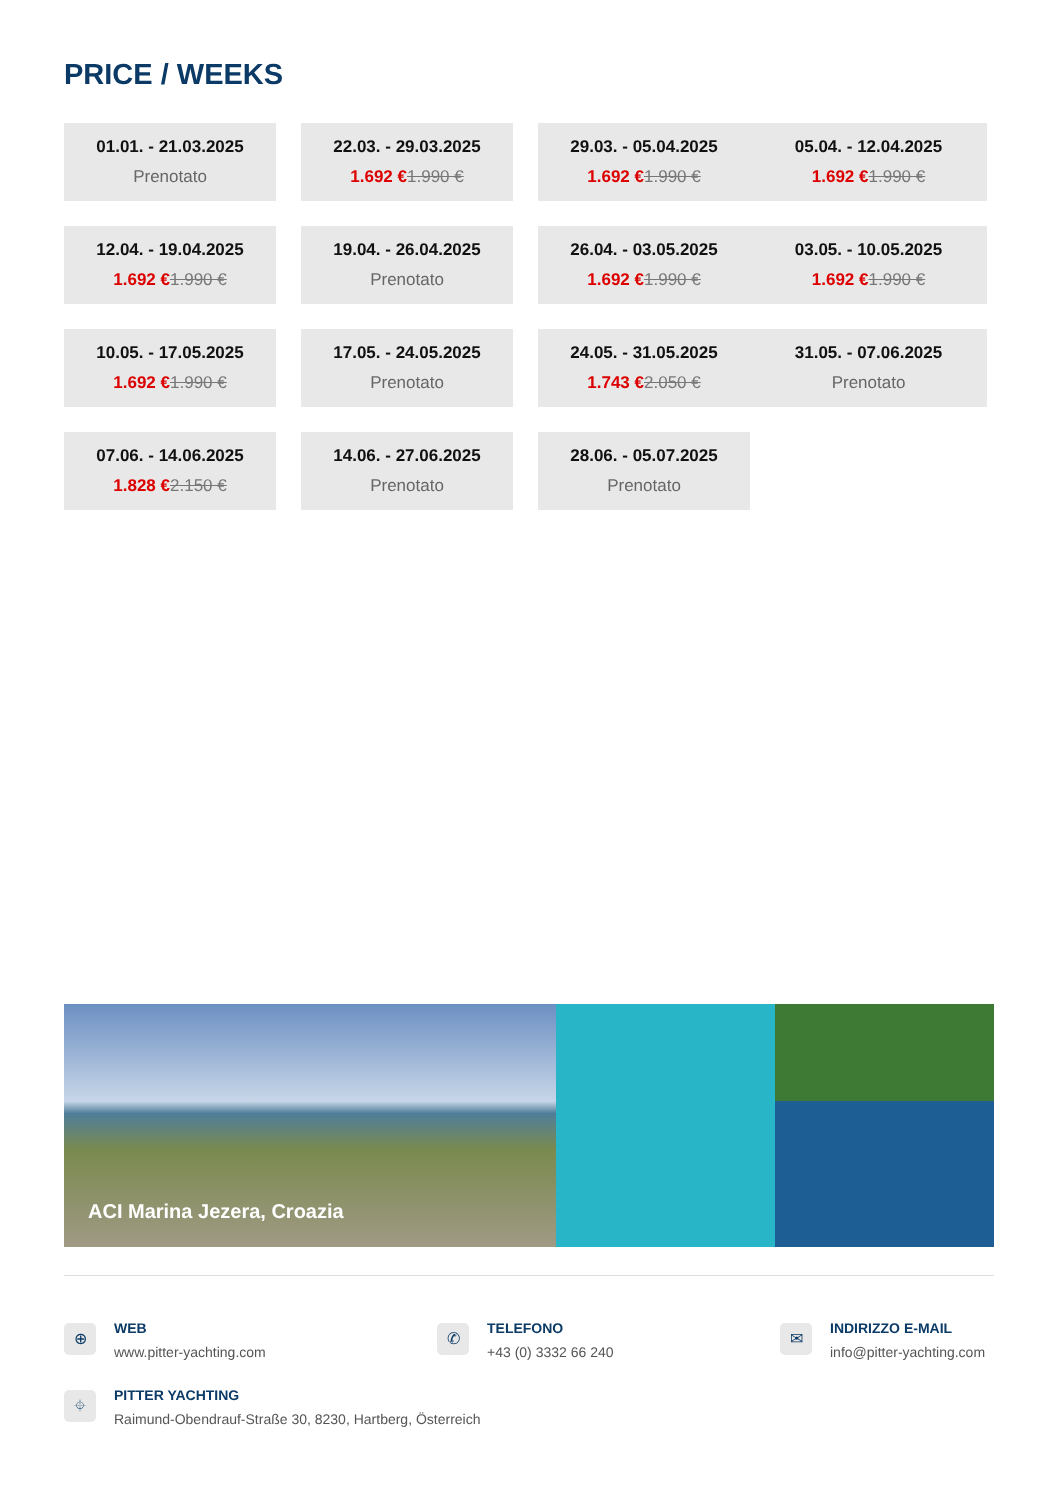PRICE / WEEKS
01.01. - 21.03.2025
Prenotato
22.03. - 29.03.2025
1.692 €1.990 €
29.03. - 05.04.2025
1.692 €1.990 €
05.04. - 12.04.2025
1.692 €1.990 €
12.04. - 19.04.2025
1.692 €1.990 €
19.04. - 26.04.2025
Prenotato
26.04. - 03.05.2025
1.692 €1.990 €
03.05. - 10.05.2025
1.692 €1.990 €
10.05. - 17.05.2025
1.692 €1.990 €
17.05. - 24.05.2025
Prenotato
24.05. - 31.05.2025
1.743 €2.050 €
31.05. - 07.06.2025
Prenotato
07.06. - 14.06.2025
1.828 €2.150 €
14.06. - 27.06.2025
Prenotato
28.06. - 05.07.2025
Prenotato
ACI Marina Jezera, Croazia
⊕ WEB
www.pitter-yachting.com
✆ TELEFONO
+43 (0) 3332 66 240
✉
INDIRIZZO E-MAIL
info@pitter-yachting.com
⌖
PITTER YACHTING
Raimund-Obendrauf-Straße 30, 8230, Hartberg, Österreich